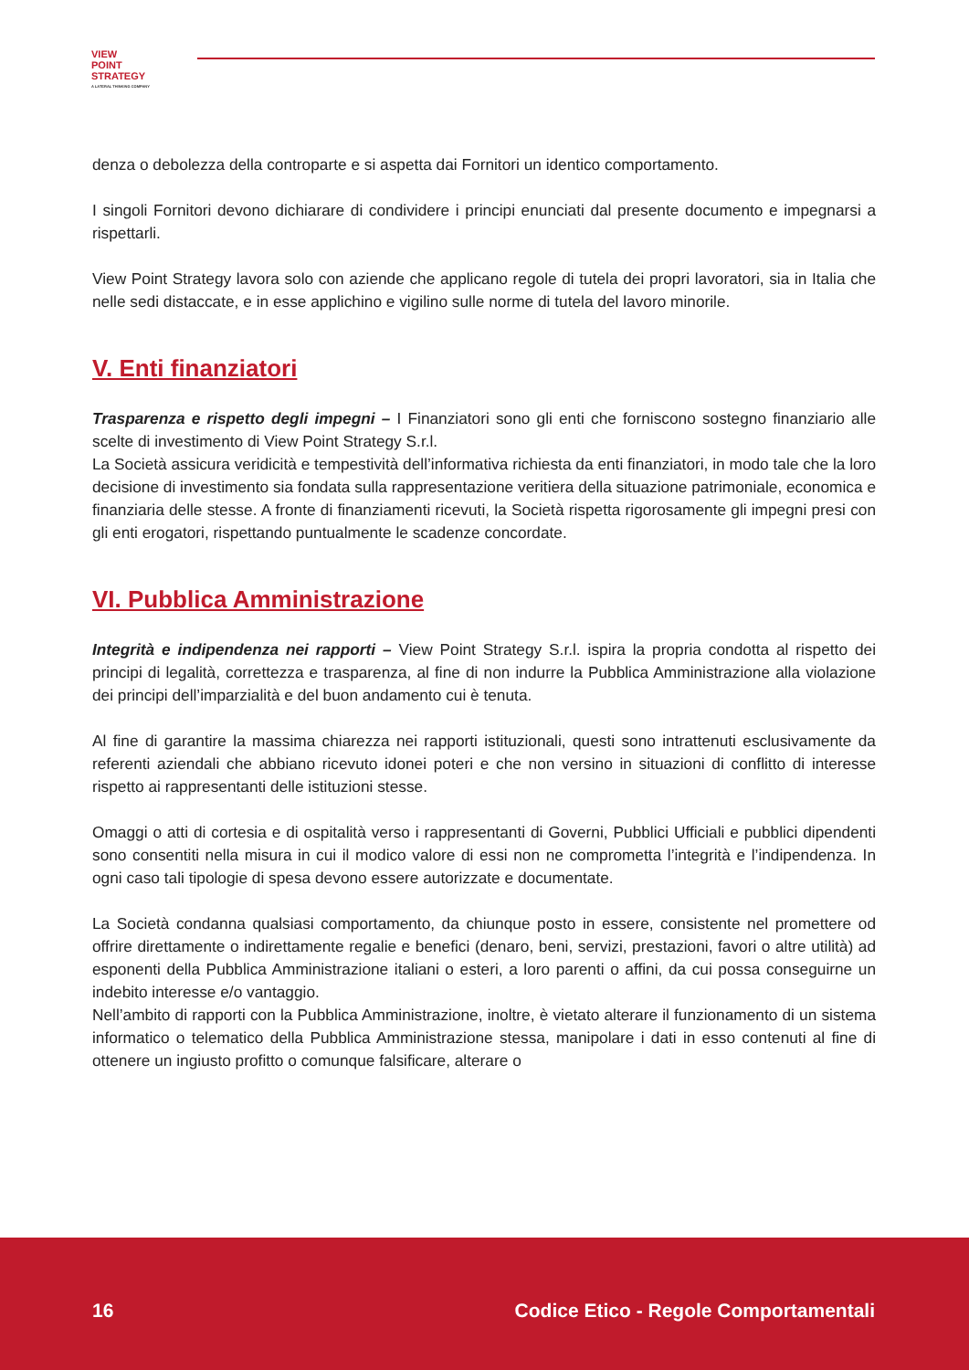VIEW
POINT
STRATEGY
A LATERAL THINKING COMPANY
denza o debolezza della controparte e si aspetta dai Fornitori un identico comportamento.
I singoli Fornitori devono dichiarare di condividere i principi enunciati dal presente documento e impegnarsi a rispettarli.
View Point Strategy lavora solo con aziende che applicano regole di tutela dei propri lavoratori, sia in Italia che nelle sedi distaccate, e in esse applichino e vigilino sulle norme di tutela del lavoro minorile.
V. Enti finanziatori
Trasparenza e rispetto degli impegni – I Finanziatori sono gli enti che forniscono sostegno finanziario alle scelte di investimento di View Point Strategy S.r.l.
La Società assicura veridicità e tempestività dell’informativa richiesta da enti finanziatori, in modo tale che la loro decisione di investimento sia fondata sulla rappresentazione veritiera della situazione patrimoniale, economica e finanziaria delle stesse. A fronte di finanziamenti ricevuti, la Società rispetta rigorosamente gli impegni presi con gli enti erogatori, rispettando puntualmente le scadenze concordate.
VI. Pubblica Amministrazione
Integrità e indipendenza nei rapporti – View Point Strategy S.r.l. ispira la propria condotta al rispetto dei principi di legalità, correttezza e trasparenza, al fine di non indurre la Pubblica Amministrazione alla violazione dei principi dell’imparzialità e del buon andamento cui è tenuta.
Al fine di garantire la massima chiarezza nei rapporti istituzionali, questi sono intrattenuti esclusivamente da referenti aziendali che abbiano ricevuto idonei poteri e che non versino in situazioni di conflitto di interesse rispetto ai rappresentanti delle istituzioni stesse.
Omaggi o atti di cortesia e di ospitalità verso i rappresentanti di Governi, Pubblici Ufficiali e pubblici dipendenti sono consentiti nella misura in cui il modico valore di essi non ne comprometta l’integrità e l’indipendenza. In ogni caso tali tipologie di spesa devono essere autorizzate e documentate.
La Società condanna qualsiasi comportamento, da chiunque posto in essere, consistente nel promettere od offrire direttamente o indirettamente regalie e benefici (denaro, beni, servizi, prestazioni, favori o altre utilità) ad esponenti della Pubblica Amministrazione italiani o esteri, a loro parenti o affini, da cui possa conseguirne un indebito interesse e/o vantaggio.
Nell’ambito di rapporti con la Pubblica Amministrazione, inoltre, è vietato alterare il funzionamento di un sistema informatico o telematico della Pubblica Amministrazione stessa, manipolare i dati in esso contenuti al fine di ottenere un ingiusto profitto o comunque falsificare, alterare o
16 Codice Etico - Regole Comportamentali